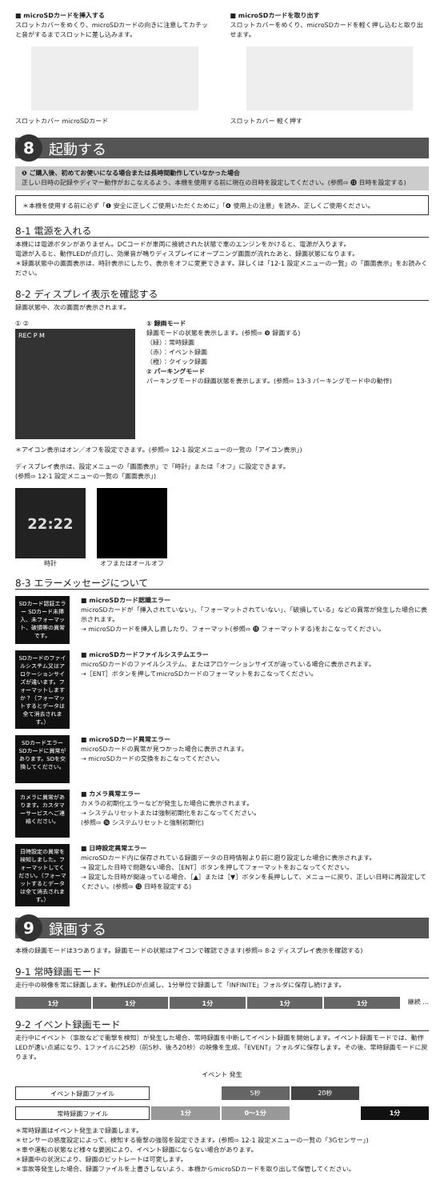■ microSDカードを挿入する
スロットカバーをめくり、microSDカードの向きに注意してカチッと音がするまでスロットに差し込みます。
スロットカバー microSDカード
■ microSDカードを取り出す
スロットカバーをめくり、microSDカードを軽く押し込むと取り出せます。
スロットカバー 軽く押す
8 起動する
❶ ご購入後、初めてお使いになる場合または長時間動作していなかった場合
正しい日時の記録やディマー動作がおこなえるよう、本機を使用する前に現在の日時を設定してください。(参照⇨ ⓭ 日時を設定する)
＊本機を使用する前に必ず「❶ 安全に正しくご使用いただくために」「❹ 使用上の注意」を読み、正しくご使用ください。
8-1 電源を入れる
本機には電源ボタンがありません。DCコードが車両に接続された状態で車のエンジンをかけると、電源が入ります。
電源が入ると、動作LEDが点灯し、効果音が鳴りディスプレイにオープニング画面が流れたあと、録画状態になります。
＊録画状態中の画面表示は、時計表示にしたり、表示をオフに変更できます。詳しくは「12-1 設定メニューの一覧」の「画面表示」をお読みください。
8-2 ディスプレイ表示を確認する
録画状態中、次の画面が表示されます。
① ②
REC P M
① 録画モード
録画モードの状態を表示します。(参照⇨ ❾ 録画する)
（緑）：常時録画
（赤）：イベント録画
（橙）：クイック録画
② パーキングモード
パーキングモードの録画状態を表示します。(参照⇨ 13-3 パーキングモード中の動作)
＊アイコン表示はオン／オフを設定できます。(参照⇨ 12-1 設定メニューの一覧の「アイコン表示」)
ディスプレイ表示は、設定メニューの「画面表示」で「時計」または「オフ」に設定できます。
(参照⇨ 12-1 設定メニューの一覧の「画面表示」)
22:22
時計
オフまたはオールオフ
8-3 エラーメッセージについて
SDカード認証エラー SDカード未挿入、未フォーマット、破損等の異常です。
■ microSDカード認識エラー
microSDカードが「挿入されていない」、「フォーマットされていない」、「破損している」などの異常が発生した場合に表示されます。
→ microSDカードを挿入し直したり、フォーマット(参照⇨ ⓯ フォーマットする)をおこなってください。
SDカードのファイルシステム又はアロケーションサイズが違います。フォーマットしますか？（フォーマットするとデータは全て消去されます。）
■ microSDカードファイルシステムエラー
microSDカードのファイルシステム、またはアロケーションサイズが違っている場合に表示されます。
→［ENT］ボタンを押してmicroSDカードのフォーマットをおこなってください。
SDカードエラー SDカードに異常があります。SDを交換してください。
■ microSDカード異常エラー
microSDカードの異常が見つかった場合に表示されます。
→ microSDカードの交換をおこなってください。
カメラに異常があります。カスタマーサービスへご連絡ください。
■ カメラ異常エラー
カメラの初期化エラーなどが発生した場合に表示されます。
→ システムリセットまたは強制初期化をおこなってください。
(参照⇨ ⓰ システムリセットと強制初期化)
日時設定の異常を検知しました。フォーマットしてください。（フォーマットするとデータは全て消去されます。）
■ 日時設定異常エラー
microSDカード内に保存されている録画データの日時情報より前に遡り設定した場合に表示されます。
→ 設定した日時で問題ない場合、［ENT］ボタンを押してフォーマットをおこなってください。
→ 設定した日時が間違っている場合、［▲］または［▼］ボタンを長押しして、メニューに戻り、正しい日時に再設定してください。(参照⇨ ⓭ 日時を設定する)
9 録画する
本機の録画モードは3つあります。録画モードの状態はアイコンで確認できます(参照⇨ 8-2 ディスプレイ表示を確認する)
9-1 常時録画モード
走行中の映像を常に録画します。動作LEDが点滅し、1分単位で録画して「INFINITE」フォルダに保存し続けます。
1分 1分 1分 1分 1分 継続 ...
9-2 イベント録画モード
走行中にイベント（事故などで衝撃を検知）が発生した場合、常時録画を中断してイベント録画を開始します。イベント録画モードでは、動作LEDが速い点滅になり、1ファイルに25秒（前5秒、後ろ20秒）の映像を生成、「EVENT」フォルダに保存します。その後、常時録画モードに戻ります。
イベント 発生
イベント録画ファイル 5秒 20秒
常時録画ファイル 1分 0〜1分 1分
＊常時録画はイベント発生まで録画します。
＊センサーの感度設定によって、検知する衝撃の強弱を設定できます。(参照⇨ 12-1 設定メニューの一覧の「3Gセンサー」)
＊車や運転の状態など様々な要因により、イベント録画にならない場合があります。
＊録画中の状況により、録画のビットレートは可変します。
＊事故等発生した場合、録画ファイルを上書きしないよう、本機からmicroSDカードを取り出して保管してください。